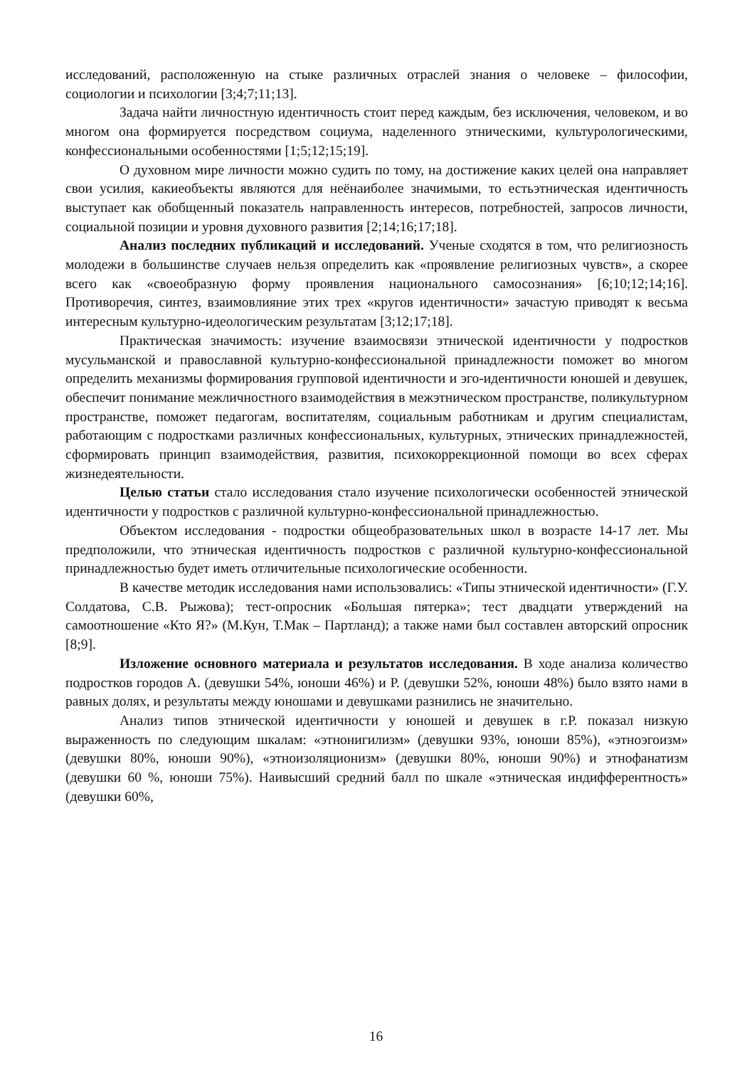исследований, расположенную на стыке различных отраслей знания о человеке – философии, социологии и психологии [3;4;7;11;13].
Задача найти личностную идентичность стоит перед каждым, без исключения, человеком, и во многом она формируется посредством социума, наделенного этническими, культурологическими, конфессиональными особенностями [1;5;12;15;19].
О духовном мире личности можно судить по тому, на достижение каких целей она направляет свои усилия, какиеобъекты являются для неёнаиболее значимыми, то естьэтническая идентичность выступает как обобщенный показатель направленность интересов, потребностей, запросов личности, социальной позиции и уровня духовного развития [2;14;16;17;18].
Анализ последних публикаций и исследований. Ученые сходятся в том, что религиозность молодежи в большинстве случаев нельзя определить как «проявление религиозных чувств», а скорее всего как «своеобразную форму проявления национального самосознания» [6;10;12;14;16]. Противоречия, синтез, взаимовлияние этих трех «кругов идентичности» зачастую приводят к весьма интересным культурно-идеологическим результатам [3;12;17;18].
Практическая значимость: изучение взаимосвязи этнической идентичности у подростков мусульманской и православной культурно-конфессиональной принадлежности поможет во многом определить механизмы формирования групповой идентичности и эго-идентичности юношей и девушек, обеспечит понимание межличностного взаимодействия в межэтническом пространстве, поликультурном пространстве, поможет педагогам, воспитателям, социальным работникам и другим специалистам, работающим с подростками различных конфессиональных, культурных, этнических принадлежностей, сформировать принцип взаимодействия, развития, психокоррекционной помощи во всех сферах жизнедеятельности.
Целью статьи стало исследования стало изучение психологически особенностей этнической идентичности у подростков с различной культурно-конфессиональной принадлежностью.
Объектом исследования - подростки общеобразовательных школ в возрасте 14-17 лет. Мы предположили, что этническая идентичность подростков с различной культурно-конфессиональной принадлежностью будет иметь отличительные психологические особенности.
В качестве методик исследования нами использовались: «Типы этнической идентичности» (Г.У. Солдатова, С.В. Рыжова); тест-опросник «Большая пятерка»; тест двадцати утверждений на самоотношение «Кто Я?» (М.Кун, Т.Мак – Партланд); а также нами был составлен авторский опросник [8;9].
Изложение основного материала и результатов исследования. В ходе анализа количество подростков городов А. (девушки 54%, юноши 46%) и Р. (девушки 52%, юноши 48%) было взято нами в равных долях, и результаты между юношами и девушками разнились не значительно.
Анализ типов этнической идентичности у юношей и девушек в г.Р. показал низкую выраженность по следующим шкалам: «этнонигилизм» (девушки 93%, юноши 85%), «этноэгоизм» (девушки 80%, юноши 90%), «этноизоляционизм» (девушки 80%, юноши 90%) и этнофанатизм (девушки 60 %, юноши 75%). Наивысший средний балл по шкале «этническая индифферентность» (девушки 60%,
16